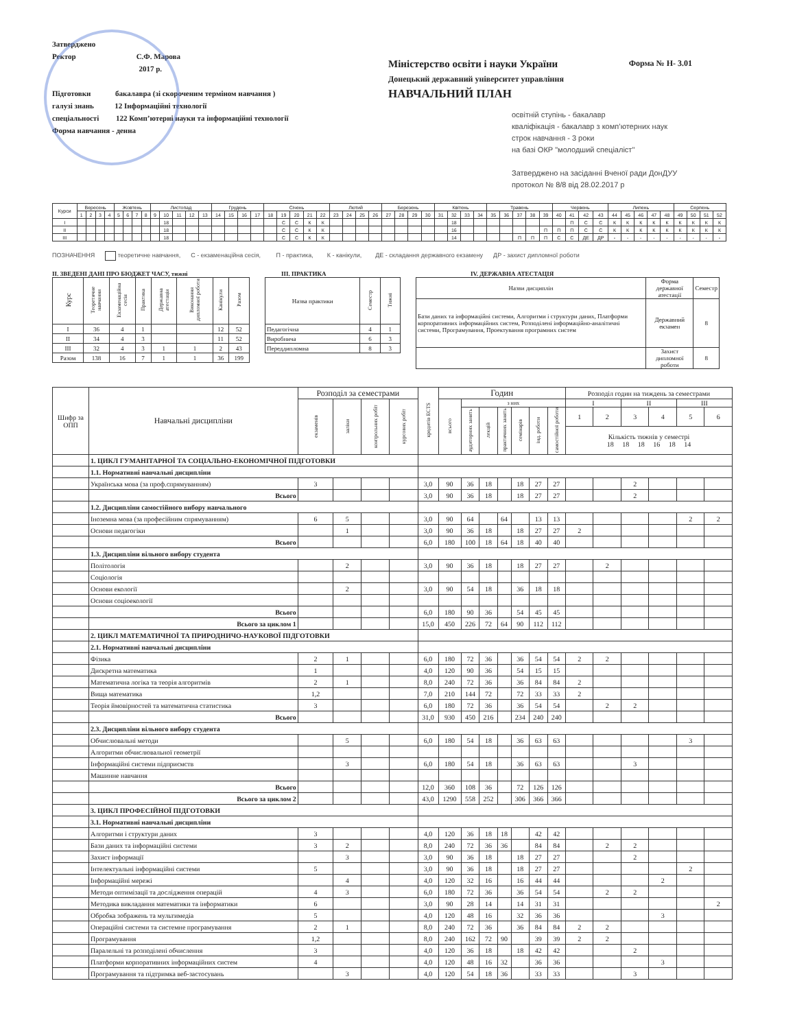Затверджено
Ректор С.Ф. Марова
2017 р.
Підготовки бакалавра (зі скороченим терміном навчання )
галузі знань 12 Інформаційні технології
спеціальності 122 Комп’ютерні науки та інформаційні технології
Форма навчання - денна
Міністерство освіти і науки України
Донецький державний університет управління
НАВЧАЛЬНИЙ ПЛАН
Форма № Н- 3.01
освітній ступінь - бакалавр
кваліфікація - бакалавр з комп’ютерних наук
строк навчання - 3 роки
на базі ОКР "молодший спеціаліст"
Затверджено на засіданні Вченої ради ДонДУУ
протокол № 8/8 від 28.02.2017 р
| Курси | Вересень | | | | Жовтень | | | | Листопад | | | | | Грудень | | | | Січень | | | | | Лютий | | | | Березень | | | | Квітень | | | | Травень | | | | | Червень | | | | Липень | | | | | Серпень | | | |
| --- | --- | --- | --- | --- | --- | --- | --- | --- | --- | --- | --- | --- | --- | --- | --- | --- | --- | --- | --- | --- | --- | --- | --- | --- | --- | --- | --- | --- | --- | --- | --- | --- | --- | --- | --- | --- | --- | --- | --- | --- | --- | --- | --- | --- | --- | --- | --- | --- | --- | --- | --- | --- |
| | 1 | 2 | 3 | 4 | 5 | 6 | 7 | 8 | 9 | 10 | 11 | 12 | 13 | 14 | 15 | 16 | 17 | 18 | 19 | 20 | 21 | 22 | 23 | 24 | 25 | 26 | 27 | 28 | 29 | 30 | 31 | 32 | 33 | 34 | 35 | 36 | 37 | 38 | 39 | 40 | 41 | 42 | 43 | 44 | 45 | 46 | 47 | 48 | 49 | 50 | 51 | 52 |
| I | | | | | | | | | | 18 | | | | | | | | | С | С | К | К | | | | | | | | | | 18 | | | | | | | | | П | С | С | К | К | К | К | К | К | К | К | К |
| II | | | | | | | | | | 18 | | | | | | | | | С | С | К | К | | | | | | | | | | 16 | | | | | | | П | П | П | С | С | К | К | К | К | К | К | К | К | К |
| III | | | | | | | | | | 18 | | | | | | | | | С | С | К | К | | | | | | | | | | 14 | | | | | П | П | П | С | С | ДЕ | ДР | - | - | - | - | - | - | - | - | - |
ПОЗНАЧЕННЯ теоретичне навчання, С - екзаменаційна сесія, П - практика, К - канікули, ДЕ - складання державного екзамену ДР - захист дипломної роботи
II. ЗВЕДЕНІ ДАНІ ПРО БЮДЖЕТ ЧАСУ, тижні
| Курс | Теоретичне навчання | Екзаменаційна сесія | Практика | Державна атестація | Виконання дипломної роботи | Канікули | Разом |
| --- | --- | --- | --- | --- | --- | --- | --- |
| I | 36 | 4 | 1 | | | 12 | 52 |
| II | 34 | 4 | 3 | | | 11 | 52 |
| III | 32 | 4 | 3 | 1 | 1 | 2 | 43 |
| Разом | 138 | 16 | 7 | 1 | 1 | 36 | 199 |
III. ПРАКТИКА
| Назва практики | Семестр | Тижні |
| --- | --- | --- |
| Педагогічна | 4 | 1 |
| Виробнича | 6 | 3 |
| Переддипломна | 8 | 3 |
IV. ДЕРЖАВНА АТЕСТАЦІЯ
| Назви дисциплін | Форма державної атестації | Семестр |
| --- | --- | --- |
| Бази даних та інформаційні системи, Алгоритми і структури даних, Платформи корпоративних інформаційних систем, Розподілені інформаційно-аналітичні системи, Програмування, Проектування програмних систем | Державний екзамен | 8 |
| | Захист дипломної роботи | 8 |
| Шифр за ОПП | Навчальні дисципліни | Розподіл за семестрами | | | | кредитів ECTS | Годин | | | | | | | Розподіл годин на тиждень за семестрами | | | | | |
| --- | --- | --- | --- | --- | --- | --- | --- | --- | --- | --- | --- | --- | --- | --- | --- | --- | --- | --- | --- |
| | | екзаменів | заліки | контрольних робіт | курсових робіт | | всього | з них | | | | | | I | | II | | III | |
| | | | | | | | | аудиторних занять | лекцій | практичних занять | семінарів | інд. роботи | самостійної роботи | 1 | 2 | 3 | 4 | 5 | 6 |
| | | | | | | | | | | | | | | Кількість тижнів у семестрі 18 18 18 16 18 14 | | | | | |
| | 1. ЦИКЛ ГУМАНІТАРНОЇ ТА СОЦІАЛЬНО-ЕКОНОМІЧНОЇ ПІДГОТОВКИ | | | | | | | | | | | | | | | | | | |
| | 1.1. Нормативні навчальні дисципліни | | | | | | | | | | | | | | | | | | |
| | Українська мова (за проф.спрямуванням) | 3 | | | | 3,0 | 90 | 36 | 18 | | 18 | 27 | 27 | | | 2 | | | |
| | Всього | | | | | 3,0 | 90 | 36 | 18 | | 18 | 27 | 27 | | | 2 | | | |
| | 1.2. Дисципліни самостійного вибору навчального | | | | | | | | | | | | | | | | | | |
| | Іноземна мова (за професійним спрямуванням) | 6 | 5 | | | 3,0 | 90 | 64 | | 64 | | 13 | 13 | | | | | 2 | 2 |
| | Основи педагогіки | | 1 | | | 3,0 | 90 | 36 | 18 | | 18 | 27 | 27 | 2 | | | | | |
| | Всього | | | | | 6,0 | 180 | 100 | 18 | 64 | 18 | 40 | 40 | | | | | | |
| | 1.3. Дисципліни вільного вибору студента | | | | | | | | | | | | | | | | | | |
| | Політологія | | 2 | | | 3,0 | 90 | 36 | 18 | | 18 | 27 | 27 | | 2 | | | | |
| | Соціологія | | | | | | | | | | | | | | | | | | |
| | Основи екології | | 2 | | | 3,0 | 90 | 54 | 18 | | 36 | 18 | 18 | | | | | | |
| | Основи соціоекології | | | | | | | | | | | | | | | | | | |
| | Всього | | | | | 6,0 | 180 | 90 | 36 | | 54 | 45 | 45 | | | | | | |
| | Всього за циклом 1 | | | | | 15,0 | 450 | 226 | 72 | 64 | 90 | 112 | 112 | | | | | | |
| | 2. ЦИКЛ МАТЕМАТИЧНОЇ ТА ПРИРОДНИЧО-НАУКОВОЇ ПІДГОТОВКИ | | | | | | | | | | | | | | | | | | |
| | 2.1. Нормативні навчальні дисципліни | | | | | | | | | | | | | | | | | | |
| | Фізика | 2 | 1 | | | 6,0 | 180 | 72 | 36 | | 36 | 54 | 54 | 2 | 2 | | | | |
| | Дискретна математика | 1 | | | | 4,0 | 120 | 90 | 36 | | 54 | 15 | 15 | | | | | | |
| | Математична логіка та теорія алгоритмів | 2 | 1 | | | 8,0 | 240 | 72 | 36 | | 36 | 84 | 84 | 2 | | | | | |
| | Вища математика | 1,2 | | | | 7,0 | 210 | 144 | 72 | | 72 | 33 | 33 | 2 | | | | | |
| | Теорія ймовірностей та математична статистика | 3 | | | | 6,0 | 180 | 72 | 36 | | 36 | 54 | 54 | | 2 | 2 | | | |
| | Всього | | | | | 31,0 | 930 | 450 | 216 | | 234 | 240 | 240 | | | | | | |
| | 2.3. Дисципліни вільного вибору студента | | | | | | | | | | | | | | | | | | |
| | Обчислювальні методи | | 5 | | | 6,0 | 180 | 54 | 18 | | 36 | 63 | 63 | | | | | 3 | |
| | Алгоритми обчислювальної геометрії | | | | | | | | | | | | | | | | | | |
| | Інформаційні системи підприємств | | 3 | | | 6,0 | 180 | 54 | 18 | | 36 | 63 | 63 | | | 3 | | | |
| | Машинне навчання | | | | | | | | | | | | | | | | | | |
| | Всього | | | | | 12,0 | 360 | 108 | 36 | | 72 | 126 | 126 | | | | | | |
| | Всього за циклом 2 | | | | | 43,0 | 1290 | 558 | 252 | | 306 | 366 | 366 | | | | | | |
| | 3. ЦИКЛ ПРОФЕСІЙНОЇ ПІДГОТОВКИ | | | | | | | | | | | | | | | | | | |
| | 3.1. Нормативні навчальні дисципліни | | | | | | | | | | | | | | | | | | |
| | Алгоритми і структури даних | 3 | | | | 4,0 | 120 | 36 | 18 | 18 | | 42 | 42 | | | | | | |
| | Бази даних та інформаційні системи | 3 | 2 | | | 8,0 | 240 | 72 | 36 | 36 | | 84 | 84 | | 2 | 2 | | | |
| | Захист інформації | | 3 | | | 3,0 | 90 | 36 | 18 | | 18 | 27 | 27 | | | 2 | | | |
| | Інтелектуальні інформаційні системи | 5 | | | | 3,0 | 90 | 36 | 18 | | 18 | 27 | 27 | | | | | 2 | |
| | Інформаційні мережі | | 4 | | | 4,0 | 120 | 32 | 16 | | 16 | 44 | 44 | | | | 2 | | |
| | Методи оптимізації та дослідження операцій | 4 | 3 | | | 6,0 | 180 | 72 | 36 | | 36 | 54 | 54 | | 2 | 2 | | | |
| | Методика викладання математики та інформатики | 6 | | | | 3,0 | 90 | 28 | 14 | | 14 | 31 | 31 | | | | | | 2 |
| | Обробка зображень та мультимедіа | 5 | | | | 4,0 | 120 | 48 | 16 | | 32 | 36 | 36 | | | | 3 | | |
| | Операційні системи та системне програмування | 2 | 1 | | | 8,0 | 240 | 72 | 36 | | 36 | 84 | 84 | 2 | 2 | | | | |
| | Програмування | 1,2 | | | | 8,0 | 240 | 162 | 72 | 90 | | 39 | 39 | 2 | 2 | | | | |
| | Паралельні та розподілені обчислення | 3 | | | | 4,0 | 120 | 36 | 18 | | 18 | 42 | 42 | | | 2 | | | |
| | Платформи корпоративних інформаційних систем | 4 | | | | 4,0 | 120 | 48 | 16 | 32 | | 36 | 36 | | | | 3 | | |
| | Програмування та підтримка веб-застосувань | | 3 | | | 4,0 | 120 | 54 | 18 | 36 | | 33 | 33 | | | 3 | | | |